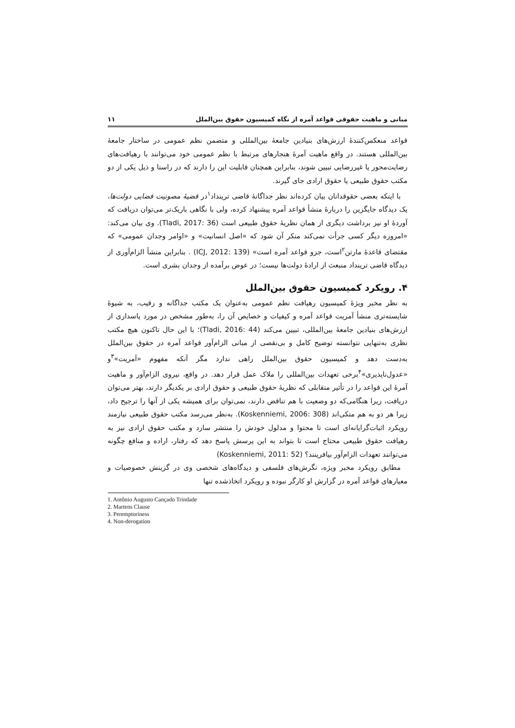مبانی و ماهیت حقوقی قواعد آمره از نگاه کمیسیون حقوق بین‌الملل ۱۱
قواعد منعکس‌کنندهٔ ارزش‌های بنیادین جامعهٔ بین‌المللی و متضمن نظم عمومی در ساختار جامعهٔ بین‌المللی هستند. در واقع ماهیت آمرهٔ هنجارهای مرتبط با نظم عمومی خود می‌توانند با رهیافت‌های رضایت‌محور یا غیررضایی تبیین شوند، بنابراین همچنان قابلیت این را دارند که در راستا و ذیل یکی از دو مکتب حقوق طبیعی یا حقوق ارادی جای گیرند.
با اینکه بعضی حقوقدانان بیان کرده‌اند نظر جداگانهٔ قاضی ترینداد<sup>۱</sup>در قضیهٔ مصونیت قضایی دولت‌ها، یک دیدگاه جایگزین را دربارهٔ منشأ قواعد آمره پیشنهاد کرده، ولی با نگاهی باریک‌تر می‌توان دریافت که آوردهٔ او نیز برداشت دیگری از همان نظریهٔ حقوق طبیعی است (Tladi, 2017: 36). وی بیان می‌کند: «امروزه دیگر کسی جرأت نمی‌کند منکر آن شود که «اصل انسانیت» و «اوامر وجدان عمومی» که مقتضای قاعدهٔ مارتن<sup>۲</sup>است، جزو قواعد آمره است» (ICJ, 2012: 139) . بنابراین منشأ الزام‌آوری از دیدگاه قاضی ترینداد منبعث از ارادهٔ دولت‌ها نیست؛ در عوض برآمده از وجدان بشری است.
۴. رویکرد کمیسیون حقوق بین‌الملل
به نظر مخبر ویژهٔ کمیسیون رهیافت نظم عمومی به‌عنوان یک مکتب جداگانه و رقیب، به شیوهٔ شایسته‌تری منشأ آمریت قواعد آمره و کیفیات و خصایص آن را، به‌طور مشخص در مورد پاسداری از ارزش‌های بنیادین جامعهٔ بین‌المللی، تبیین می‌کند (Tladi, 2016: 44)؛ با این حال تاکنون هیچ مکتب نظری به‌تنهایی نتوانسته توضیح کامل و بی‌نقصی از مبانی الزام‌آور قواعد آمره در حقوق بین‌الملل به‌دست دهد و کمیسیون حقوق بین‌الملل راهی ندارد مگر آنکه مفهوم «آمریت»<sup>۳</sup>و «عدول‌ناپذیری»<sup>۴</sup>برخی تعهدات بین‌المللی را ملاک عمل قرار دهد. در واقع، نیروی الزام‌آور و ماهیت آمرهٔ این قواعد را در تأثیر متقابلی که نظریهٔ حقوق طبیعی و حقوق ارادی بر یکدیگر دارند، بهتر می‌توان دریافت، زیرا هنگامی‌که دو وضعیت با هم تناقض دارند، نمی‌توان برای همیشه یکی از آنها را ترجیح داد، زیرا هر دو به هم متکی‌اند (Koskenniemi, 2006: 308). به‌نظر می‌رسد مکتب حقوق طبیعی نیازمند رویکرد اثبات‌گرایانه‌ای است تا محتوا و مدلول خودش را منتشر سازد و مکتب حقوق ارادی نیز به رهیافت حقوق طبیعی محتاج است تا بتواند به این پرسش پاسخ دهد که رفتار، اراده و منافع چگونه می‌توانند تعهدات الزام‌آور بیافرینند؟ (Koskenniemi, 2011: 52)
مطابق رویکرد مخبر ویژه، نگرش‌های فلسفی و دیدگاه‌های شخصی وی در گزینش خصوصیات و معیارهای قواعد آمره در گزارش او کارگر نبوده و رویکرد اتخاذشده تنها
1. Antônio Augusto Cançado Trindade
2. Martens Clause
3. Peremptoriness
4. Non-derogation